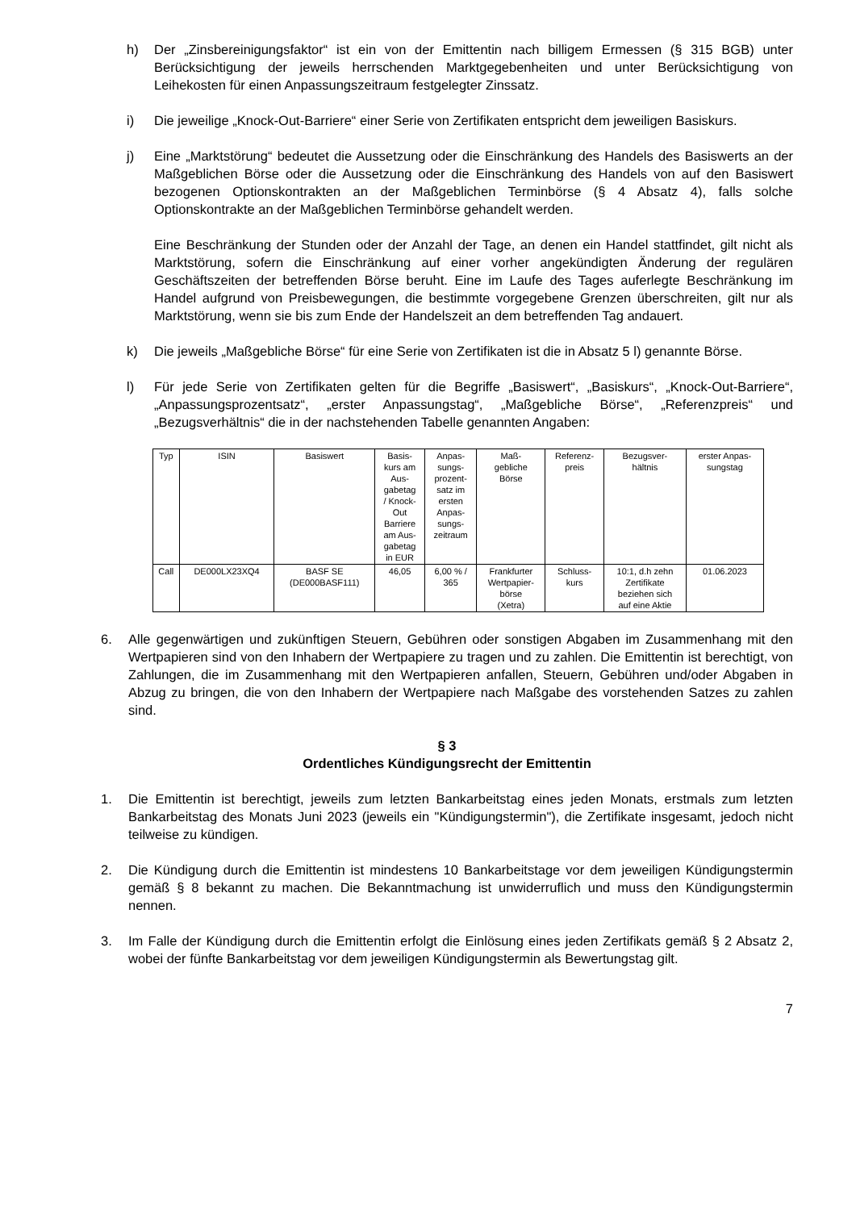h) Der „Zinsbereinigungsfaktor“ ist ein von der Emittentin nach billigem Ermessen (§ 315 BGB) unter Berücksichtigung der jeweils herrschenden Marktgegebenheiten und unter Berücksichtigung von Leihekosten für einen Anpassungszeitraum festgelegter Zinssatz.
i) Die jeweilige „Knock-Out-Barriere“ einer Serie von Zertifikaten entspricht dem jeweiligen Basiskurs.
j) Eine „Marktstörung“ bedeutet die Aussetzung oder die Einschränkung des Handels des Basiswerts an der Maßgeblichen Börse oder die Aussetzung oder die Einschränkung des Handels von auf den Basiswert bezogenen Optionskontrakten an der Maßgeblichen Terminbörse (§ 4 Absatz 4), falls solche Optionskontrakte an der Maßgeblichen Terminbörse gehandelt werden.
Eine Beschränkung der Stunden oder der Anzahl der Tage, an denen ein Handel stattfindet, gilt nicht als Marktstörung, sofern die Einschränkung auf einer vorher angekündigten Änderung der regulären Geschäftszeiten der betreffenden Börse beruht. Eine im Laufe des Tages auferlegte Beschränkung im Handel aufgrund von Preisbewegungen, die bestimmte vorgegebene Grenzen überschreiten, gilt nur als Marktstörung, wenn sie bis zum Ende der Handelszeit an dem betreffenden Tag andauert.
k) Die jeweils „Maßgebliche Börse“ für eine Serie von Zertifikaten ist die in Absatz 5 l) genannte Börse.
l) Für jede Serie von Zertifikaten gelten für die Begriffe „Basiswert“, „Basiskurs“, „Knock-Out-Barriere“, „Anpassungsprozentsatz“, „erster Anpassungstag“, „Maßgebliche Börse“, „Referenzpreis“ und „Bezugsverhältnis“ die in der nachstehenden Tabelle genannten Angaben:
| Typ | ISIN | Basiswert | Basis- kurs am Aus- gabetag / Knock- Out Barriere am Aus- gabetag in EUR | Anpas- sungs- prozent- satz im ersten Anpas- sungs- zeitraum | Maß- gebliche Börse | Referenz- preis | Bezugsver- hältnis | erster Anpas- sungstag |
| --- | --- | --- | --- | --- | --- | --- | --- | --- |
| Call | DE000LX23XQ4 | BASF SE (DE000BASF111) | 46,05 | 6,00 % / 365 | Frankfurter Wertpapier- börse (Xetra) | Schluss- kurs | 10:1, d.h zehn Zertifikate beziehen sich auf eine Aktie | 01.06.2023 |
6. Alle gegenwärtigen und zukünftigen Steuern, Gebühren oder sonstigen Abgaben im Zusammenhang mit den Wertpapieren sind von den Inhabern der Wertpapiere zu tragen und zu zahlen. Die Emittentin ist berechtigt, von Zahlungen, die im Zusammenhang mit den Wertpapieren anfallen, Steuern, Gebühren und/oder Abgaben in Abzug zu bringen, die von den Inhabern der Wertpapiere nach Maßgabe des vorstehenden Satzes zu zahlen sind.
§ 3
Ordentliches Kündigungsrecht der Emittentin
1. Die Emittentin ist berechtigt, jeweils zum letzten Bankarbeitstag eines jeden Monats, erstmals zum letzten Bankarbeitstag des Monats Juni 2023 (jeweils ein "Kündigungstermin"), die Zertifikate insgesamt, jedoch nicht teilweise zu kündigen.
2. Die Kündigung durch die Emittentin ist mindestens 10 Bankarbeitstage vor dem jeweiligen Kündigungstermin gemäß § 8 bekannt zu machen. Die Bekanntmachung ist unwiderruflich und muss den Kündigungstermin nennen.
3. Im Falle der Kündigung durch die Emittentin erfolgt die Einlösung eines jeden Zertifikats gemäß § 2 Absatz 2, wobei der fünfte Bankarbeitstag vor dem jeweiligen Kündigungstermin als Bewertungstag gilt.
7